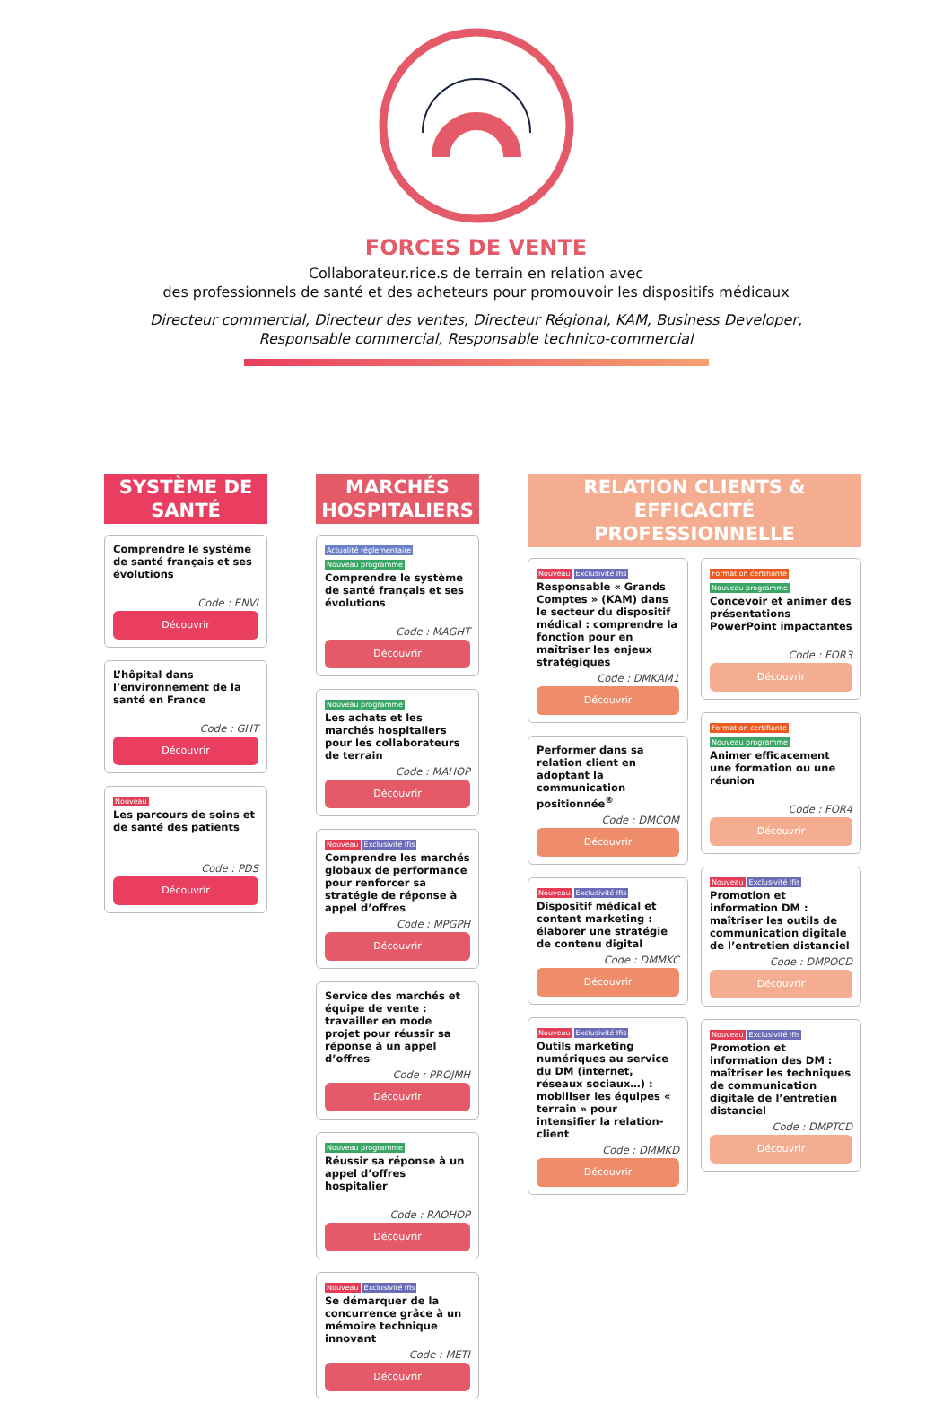FORCES DE VENTE
Collaborateur.rice.s de terrain en relation avec
des professionnels de santé et des acheteurs pour promouvoir les dispositifs médicaux
Directeur commercial, Directeur des ventes, Directeur Régional, KAM, Business Developer,
Responsable commercial, Responsable technico-commercial
SYSTÈME DE SANTÉ
Comprendre le système de santé français et ses évolutions
Code : ENVI
Découvrir
L’hôpital dans l’environnement de la santé en France
Code : GHT
Découvrir
Nouveau
Les parcours de soins et de santé des patients
Code : PDS
Découvrir
MARCHÉS HOSPITALIERS
Actualité réglementaire
Nouveau programme
Comprendre le système de santé français et ses évolutions
Code : MAGHT
Découvrir
Nouveau programme
Les achats et les marchés hospitaliers pour les collaborateurs de terrain
Code : MAHOP
Découvrir
Nouveau Exclusivité Ifis
Comprendre les marchés globaux de performance pour renforcer sa stratégie de réponse à appel d’offres
Code : MPGPH
Découvrir
Service des marchés et équipe de vente : travailler en mode projet pour réussir sa réponse à un appel d’offres
Code : PROJMH
Découvrir
Nouveau programme
Réussir sa réponse à un appel d’offres hospitalier
Code : RAOHOP
Découvrir
Nouveau Exclusivité Ifis
Se démarquer de la concurrence grâce à un mémoire technique innovant
Code : METI
Découvrir
RELATION CLIENTS & EFFICACITÉ PROFESSIONNELLE
Nouveau Exclusivité Ifis
Responsable « Grands Comptes » (KAM) dans le secteur du dispositif médical : comprendre la fonction pour en maîtriser les enjeux stratégiques
Code : DMKAM1
Découvrir
Performer dans sa relation client en adoptant la communication positionnée<sup>®</sup>
Code : DMCOM
Découvrir
Nouveau Exclusivité Ifis
Dispositif médical et content marketing : élaborer une stratégie de contenu digital
Code : DMMKC
Découvrir
Nouveau Exclusivité Ifis
Outils marketing numériques au service du DM (internet, réseaux sociaux…) : mobiliser les équipes « terrain » pour intensifier la relation-client
Code : DMMKD
Découvrir
Formation certifiante
Nouveau programme
Concevoir et animer des présentations PowerPoint impactantes
Code : FOR3
Découvrir
Formation certifiante
Nouveau programme
Animer efficacement une formation ou une réunion
Code : FOR4
Découvrir
Nouveau Exclusivité Ifis
Promotion et information DM : maîtriser les outils de communication digitale de l’entretien distanciel
Code : DMPOCD
Découvrir
Nouveau Exclusivité Ifis
Promotion et information des DM : maîtriser les techniques de communication digitale de l’entretien distanciel
Code : DMPTCD
Découvrir